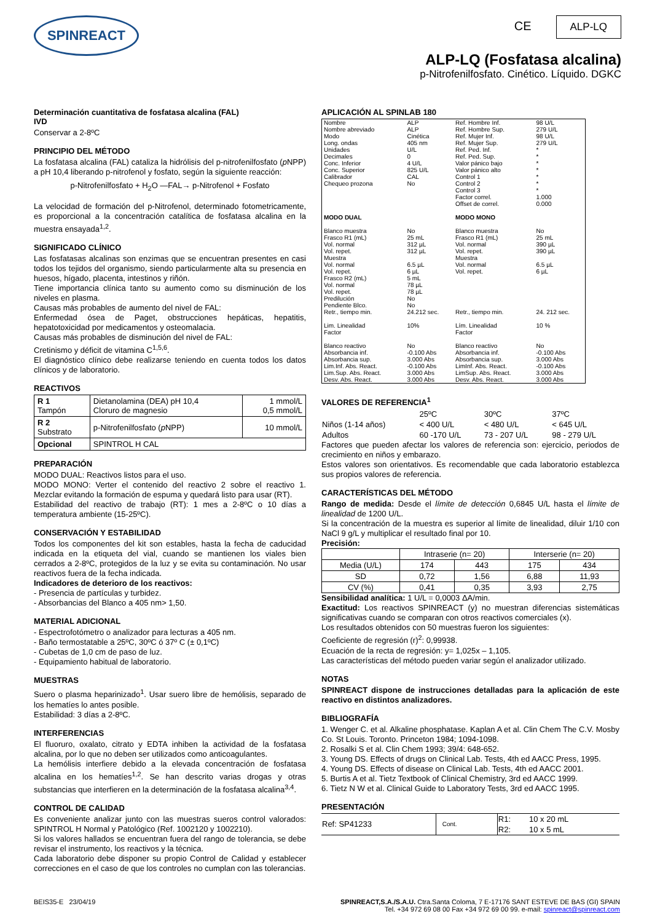SPINREACT
CE ALP-LQ
ALP-LQ (Fosfatasa alcalina)
p-Nitrofenilfosfato. Cinético. Líquido. DGKC
Determinación cuantitativa de fosfatasa alcalina (FAL)
IVD
Conservar a 2-8ºC
PRINCIPIO DEL MÉTODO
La fosfatasa alcalina (FAL) cataliza la hidrólisis del p-nitrofenilfosfato (p NPP) a pH 10,4 liberando p-nitrofenol y fosfato, según la siguiente reacción:
p-Nitrofenilfosfato + H<sub>2</sub>O —FAL→ p-Nitrofenol + Fosfato
La velocidad de formación del p-Nitrofenol, determinado fotometricamente, es proporcional a la concentración catalítica de fosfatasa alcalina en la muestra ensayada<sup>1,2</sup>.
SIGNIFICADO CLÍNICO
Las fosfatasas alcalinas son enzimas que se encuentran presentes en casi todos los tejidos del organismo, siendo particularmente alta su presencia en huesos, hígado, placenta, intestinos y riñón.
Tiene importancia clínica tanto su aumento como su disminución de los niveles en plasma.
Causas más probables de aumento del nivel de FAL:
Enfermedad ósea de Paget, obstrucciones hepáticas, hepatitis, hepatotoxicidad por medicamentos y osteomalacia.
Causas más probables de disminución del nivel de FAL:
Cretinismo y déficit de vitamina C<sup>1,5,6</sup>.
El diagnóstico clínico debe realizarse teniendo en cuenta todos los datos clínicos y de laboratorio.
REACTIVOS
| R 1 Tampón | Dietanolamina (DEA) pH 10,4 Cloruro de magnesio | 1 mmol/L 0,5 mmol/L |
| R 2 Substrato | p-Nitrofenilfosfato ( p NPP) | 10 mmol/L |
| Opcional | SPINTROL H CAL | |
PREPARACIÓN
MODO DUAL: Reactivos listos para el uso.
MODO MONO: Verter el contenido del reactivo 2 sobre el reactivo 1. Mezclar evitando la formación de espuma y quedará listo para usar (RT).
Estabilidad del reactivo de trabajo (RT): 1 mes a 2-8ºC o 10 días a temperatura ambiente (15-25ºC).
CONSERVACIÓN Y ESTABILIDAD
Todos los componentes del kit son estables, hasta la fecha de caducidad indicada en la etiqueta del vial, cuando se mantienen los viales bien cerrados a 2-8ºC, protegidos de la luz y se evita su contaminación. No usar reactivos fuera de la fecha indicada.
Indicadores de deterioro de los reactivos:
- Presencia de partículas y turbidez.
- Absorbancias del Blanco a 405 nm> 1,50.
MATERIAL ADICIONAL
- Espectrofotómetro o analizador para lecturas a 405 nm.
- Baño termostatable a 25ºC, 30ºC ó 37º C (± 0,1ºC)
- Cubetas de 1,0 cm de paso de luz.
- Equipamiento habitual de laboratorio.
MUESTRAS
Suero o plasma heparinizado<sup>1</sup>. Usar suero libre de hemólisis, separado de los hematíes lo antes posible.
Estabilidad: 3 días a 2-8ºC.
INTERFERENCIAS
El fluoruro, oxalato, citrato y EDTA inhiben la actividad de la fosfatasa alcalina, por lo que no deben ser utilizados como anticoagulantes.
La hemólisis interfiere debido a la elevada concentración de fosfatasa alcalina en los hematíes<sup>1,2</sup>. Se han descrito varias drogas y otras substancias que interfieren en la determinación de la fosfatasa alcalina<sup>3,4</sup>.
CONTROL DE CALIDAD
Es conveniente analizar junto con las muestras sueros control valorados: SPINTROL H Normal y Patológico (Ref. 1002120 y 1002210).
Si los valores hallados se encuentran fuera del rango de tolerancia, se debe revisar el instrumento, los reactivos y la técnica.
Cada laboratorio debe disponer su propio Control de Calidad y establecer correcciones en el caso de que los controles no cumplan con las tolerancias.
APLICACIÓN AL SPINLAB 180
| Nombre Nombre abreviado Modo Long. ondas Unidades Decimales Conc. Inferior Conc. Superior Calibrador Chequeo prozona | ALP ALP Cinética 405 nm U/L 0 4 U/L 825 U/L CAL No | Ref. Hombre Inf. Ref. Hombre Sup. Ref. Mujer Inf. Ref. Mujer Sup. Ref. Ped. Inf. Ref. Ped. Sup. Valor pánico bajo Valor pánico alto Control 1 Control 2 Control 3 Factor correl. Offset de correl. | 98 U/L 279 U/L 98 U/L 279 U/L * * * * * * * 1.000 0.000 |
| MODO DUAL | | MODO MONO | |
| Blanco muestra Frasco R1 (mL) Vol. normal Vol. repet. Muestra Vol. normal Vol. repet. Frasco R2 (mL) Vol. normal Vol. repet. Predilución Pendiente Blco. Retr., tiempo min. Lim. Linealidad Factor Blanco reactivo Absorbancia inf. Absorbancia sup. Lim.Inf. Abs. React. Lim.Sup. Abs. React. Desv. Abs. React. | No 25 mL 312 µL 312 µL 6.5 µL 6 µL 5 mL 78 µL 78 µL No No 24.212 sec. 10% No -0.100 Abs 3.000 Abs -0.100 Abs 3.000 Abs 3.000 Abs | Blanco muestra Frasco R1 (mL) Vol. normal Vol. repet. Muestra Vol. normal Vol. repet. Retr., tiempo min. Lím. Linealidad Factor Blanco reactivo Absorbancia inf. Absorbancia sup. LimInf. Abs. React. LimSup. Abs. React. Desv. Abs. React. | No 25 mL 390 µL 390 µL 6.5 µL 6 µL 24. 212 sec. 10 % No -0.100 Abs 3.000 Abs -0.100 Abs 3.000 Abs 3.000 Abs |
VALORES DE REFERENCIA<sup>1</sup>
| | 25ºC | 30ºC | 37ºC |
| Niños (1-14 años) | < 400 U/L | < 480 U/L | < 645 U/L |
| Adultos | 60 -170 U/L | 73 - 207 U/L | 98 - 279 U/L |
Factores que pueden afectar los valores de referencia son: ejercicio, periodos de crecimiento en niños y embarazo.
Estos valores son orientativos. Es recomendable que cada laboratorio establezca sus propios valores de referencia.
CARACTERÍSTICAS DEL MÉTODO
Rango de medida: Desde el límite de detección 0,6845 U/L hasta el límite de linealidad de 1200 U/L.
Si la concentración de la muestra es superior al límite de linealidad, diluir 1/10 con NaCl 9 g/L y multiplicar el resultado final por 10.
Precisión:
| | Intraserie (n= 20) | | Interserie (n= 20) | |
| --- | --- | --- | --- | --- |
| Media (U/L) | 174 | 443 | 175 | 434 |
| SD | 0,72 | 1,56 | 6,88 | 11,93 |
| CV (%) | 0,41 | 0,35 | 3,93 | 2,75 |
Sensibilidad analítica: 1 U/L = 0,0003 ΔA/min.
Exactitud: Los reactivos SPINREACT (y) no muestran diferencias sistemáticas significativas cuando se comparan con otros reactivos comerciales (x).
Los resultados obtenidos con 50 muestras fueron los siguientes:
Coeficiente de regresión (r)<sup>2</sup>: 0,99938.
Ecuación de la recta de regresión: y= 1,025x – 1,105.
Las características del método pueden variar según el analizador utilizado.
NOTAS
SPINREACT dispone de instrucciones detalladas para la aplicación de este reactivo en distintos analizadores.
BIBLIOGRAFÍA
1. Wenger C. et al. Alkaline phosphatase. Kaplan A et al. Clin Chem The C.V. Mosby Co. St Louis. Toronto. Princeton 1984; 1094-1098.
2. Rosalki S et al. Clin Chem 1993; 39/4: 648-652.
3. Young DS. Effects of drugs on Clinical Lab. Tests, 4th ed AACC Press, 1995.
4. Young DS. Effects of disease on Clinical Lab. Tests, 4th ed AACC 2001.
5. Burtis A et al. Tietz Textbook of Clinical Chemistry, 3rd ed AACC 1999.
6. Tietz N W et al. Clinical Guide to Laboratory Tests, 3rd ed AACC 1995.
PRESENTACIÓN
| Ref: SP41233 | Cont. | R1: | 10 x 20 mL |
| | | R2: | 10 x 5 mL |
BEIS35-E 23/04/19 SPINREACT,S.A./S.A.U. Ctra.Santa Coloma, 7 E-17176 SANT ESTEVE DE BAS (GI) SPAIN
Tel. +34 972 69 08 00 Fax +34 972 69 00 99. e-mail: spinreact@spinreact.com